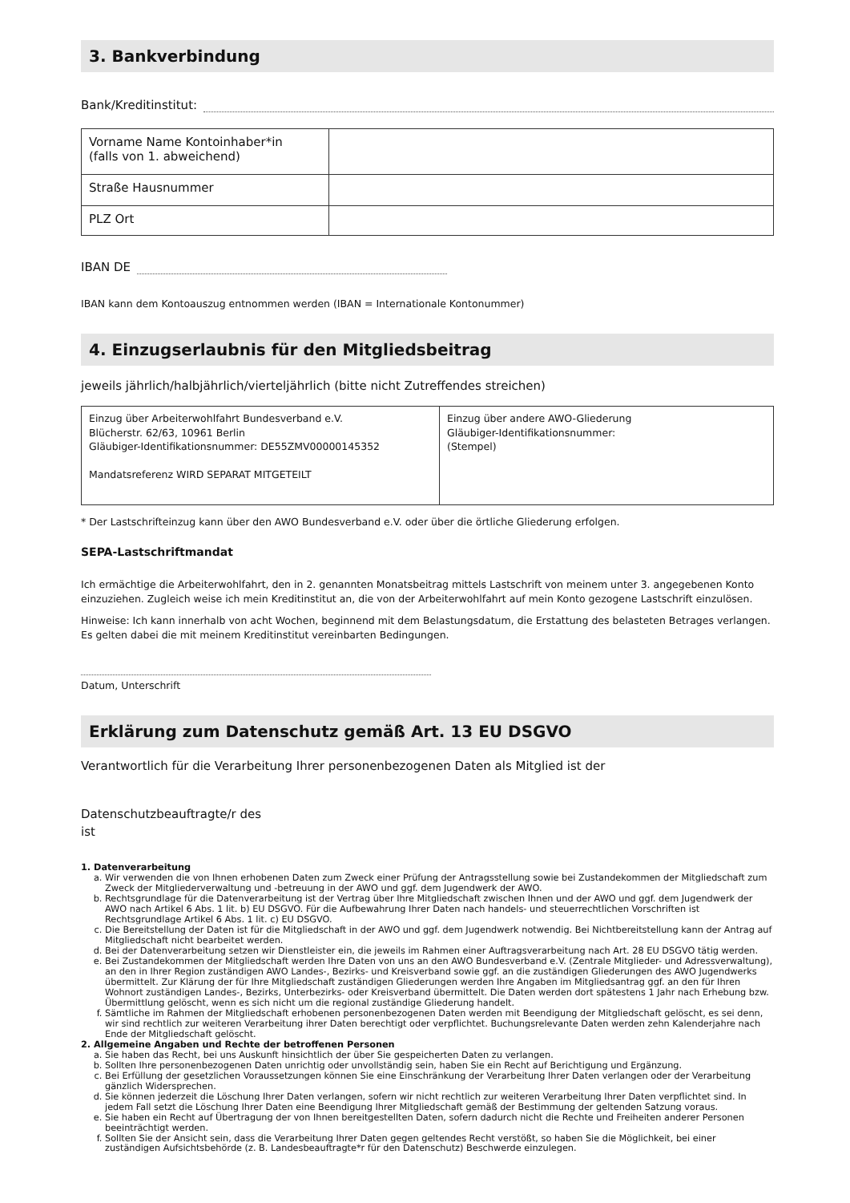3. Bankverbindung
Bank/Kreditinstitut:
| Vorname Name Kontoinhaber*in (falls von 1. abweichend) | |
| Straße Hausnummer | |
| PLZ Ort | |
IBAN DE
IBAN kann dem Kontoauszug entnommen werden (IBAN = Internationale Kontonummer)
4. Einzugserlaubnis für den Mitgliedsbeitrag
jeweils jährlich/halbjährlich/vierteljährlich (bitte nicht Zutreffendes streichen)
| Einzug über Arbeiterwohlfahrt Bundesverband e.V. Blücherstr. 62/63, 10961 Berlin Gläubiger-Identifikationsnummer: DE55ZMV00000145352 Mandatsreferenz WIRD SEPARAT MITGETEILT | Einzug über andere AWO-Gliederung Gläubiger-Identifikationsnummer: (Stempel) |
* Der Lastschrifteinzug kann über den AWO Bundesverband e.V. oder über die örtliche Gliederung erfolgen.
SEPA-Lastschriftmandat
Ich ermächtige die Arbeiterwohlfahrt, den in 2. genannten Monatsbeitrag mittels Lastschrift von meinem unter 3. angegebenen Konto einzuziehen. Zugleich weise ich mein Kreditinstitut an, die von der Arbeiterwohlfahrt auf mein Konto gezogene Lastschrift einzulösen.
Hinweise: Ich kann innerhalb von acht Wochen, beginnend mit dem Belastungsdatum, die Erstattung des belasteten Betrages verlangen. Es gelten dabei die mit meinem Kreditinstitut vereinbarten Bedingungen.
Datum, Unterschrift
Erklärung zum Datenschutz gemäß Art. 13 EU DSGVO
Verantwortlich für die Verarbeitung Ihrer personenbezogenen Daten als Mitglied ist der
Datenschutzbeauftragte/r des
ist
1. Datenverarbeitung
a. Wir verwenden die von Ihnen erhobenen Daten zum Zweck einer Prüfung der Antragsstellung sowie bei Zustandekommen der Mitgliedschaft zum Zweck der Mitgliederverwaltung und -betreuung in der AWO und ggf. dem Jugendwerk der AWO.
b. Rechtsgrundlage für die Datenverarbeitung ist der Vertrag über Ihre Mitgliedschaft zwischen Ihnen und der AWO und ggf. dem Jugendwerk der AWO nach Artikel 6 Abs. 1 lit. b) EU DSGVO. Für die Aufbewahrung Ihrer Daten nach handels- und steuerrechtlichen Vorschriften ist Rechtsgrundlage Artikel 6 Abs. 1 lit. c) EU DSGVO.
c. Die Bereitstellung der Daten ist für die Mitgliedschaft in der AWO und ggf. dem Jugendwerk notwendig. Bei Nichtbereitstellung kann der Antrag auf Mitgliedschaft nicht bearbeitet werden.
d. Bei der Datenverarbeitung setzen wir Dienstleister ein, die jeweils im Rahmen einer Auftragsverarbeitung nach Art. 28 EU DSGVO tätig werden.
e. Bei Zustandekommen der Mitgliedschaft werden Ihre Daten von uns an den AWO Bundesverband e.V. (Zentrale Mitglieder- und Adressverwaltung), an den in Ihrer Region zuständigen AWO Landes-, Bezirks- und Kreisverband sowie ggf. an die zuständigen Gliederungen des AWO Jugendwerks übermittelt. Zur Klärung der für Ihre Mitgliedschaft zuständigen Gliederungen werden Ihre Angaben im Mitgliedsantrag ggf. an den für Ihren Wohnort zuständigen Landes-, Bezirks, Unterbezirks- oder Kreisverband übermittelt. Die Daten werden dort spätestens 1 Jahr nach Erhebung bzw. Übermittlung gelöscht, wenn es sich nicht um die regional zuständige Gliederung handelt.
f. Sämtliche im Rahmen der Mitgliedschaft erhobenen personenbezogenen Daten werden mit Beendigung der Mitgliedschaft gelöscht, es sei denn, wir sind rechtlich zur weiteren Verarbeitung ihrer Daten berechtigt oder verpflichtet. Buchungsrelevante Daten werden zehn Kalenderjahre nach Ende der Mitgliedschaft gelöscht.
2. Allgemeine Angaben und Rechte der betroffenen Personen
a. Sie haben das Recht, bei uns Auskunft hinsichtlich der über Sie gespeicherten Daten zu verlangen.
b. Sollten Ihre personenbezogenen Daten unrichtig oder unvollständig sein, haben Sie ein Recht auf Berichtigung und Ergänzung.
c. Bei Erfüllung der gesetzlichen Voraussetzungen können Sie eine Einschränkung der Verarbeitung Ihrer Daten verlangen oder der Verarbeitung gänzlich Widersprechen.
d. Sie können jederzeit die Löschung Ihrer Daten verlangen, sofern wir nicht rechtlich zur weiteren Verarbeitung Ihrer Daten verpflichtet sind. In jedem Fall setzt die Löschung Ihrer Daten eine Beendigung Ihrer Mitgliedschaft gemäß der Bestimmung der geltenden Satzung voraus.
e. Sie haben ein Recht auf Übertragung der von Ihnen bereitgestellten Daten, sofern dadurch nicht die Rechte und Freiheiten anderer Personen beeinträchtigt werden.
f. Sollten Sie der Ansicht sein, dass die Verarbeitung Ihrer Daten gegen geltendes Recht verstößt, so haben Sie die Möglichkeit, bei einer zuständigen Aufsichtsbehörde (z. B. Landesbeauftragte*r für den Datenschutz) Beschwerde einzulegen.